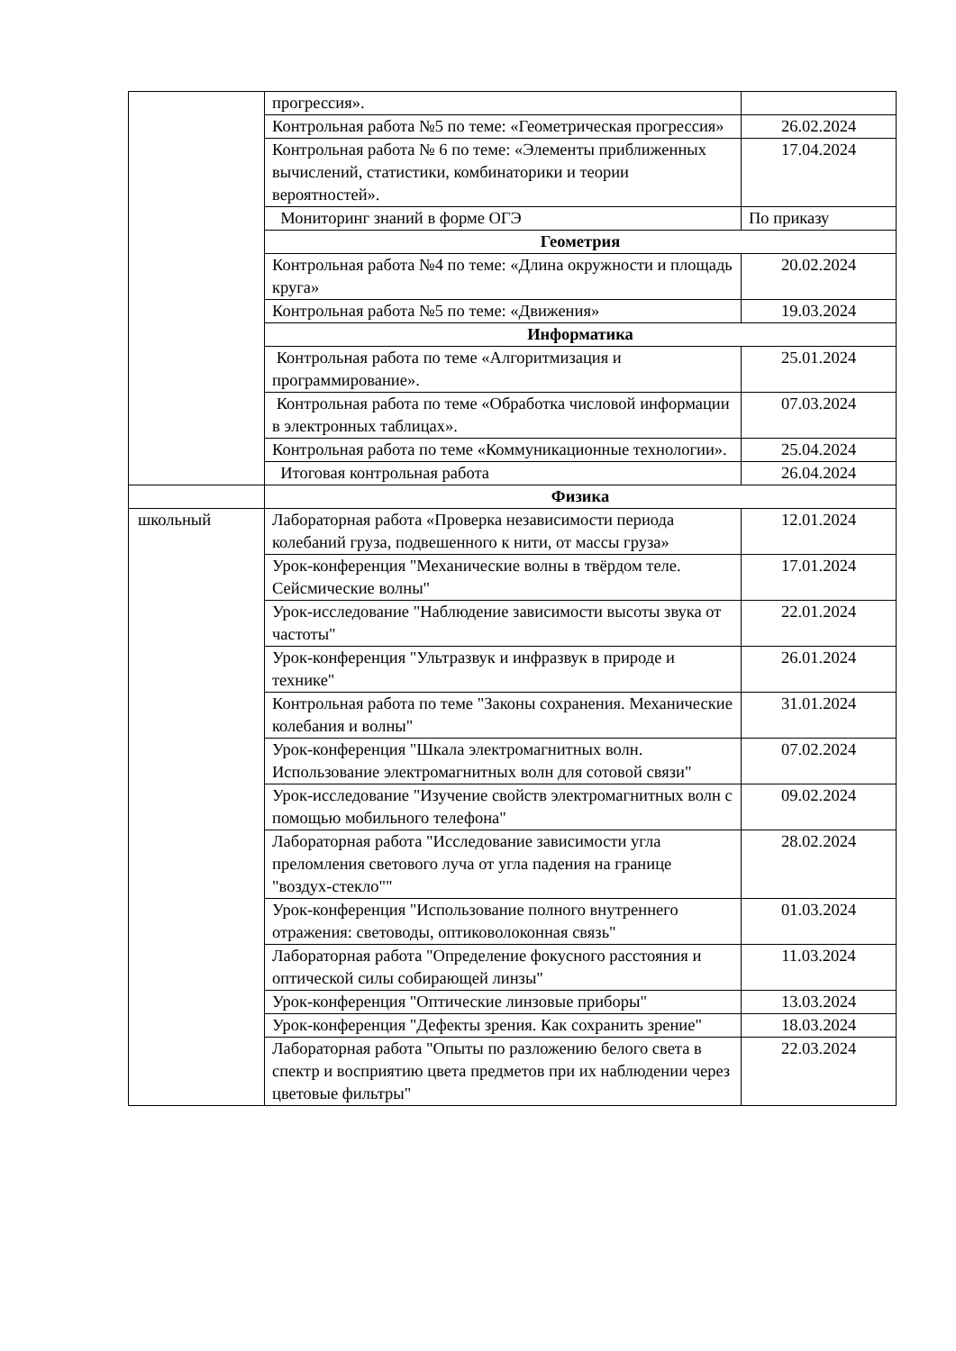| | прогрессия». | |
| | Контрольная работа №5 по теме: «Геометрическая прогрессия» | 26.02.2024 |
| | Контрольная работа № 6 по теме: «Элементы приближенных вычислений, статистики, комбинаторики и теории вероятностей». | 17.04.2024 |
| | Мониторинг знаний в форме ОГЭ | По приказу |
| | Геометрия | |
| | Контрольная работа №4 по теме: «Длина окружности и площадь круга» | 20.02.2024 |
| | Контрольная работа №5 по теме: «Движения» | 19.03.2024 |
| | Информатика | |
| | Контрольная работа по теме «Алгоритмизация и программирование». | 25.01.2024 |
| | Контрольная работа по теме «Обработка числовой информации в электронных таблицах». | 07.03.2024 |
| | Контрольная работа по теме «Коммуникационные технологии». | 25.04.2024 |
| | Итоговая контрольная работа | 26.04.2024 |
| | Физика | |
| школьный | Лабораторная работа «Проверка независимости периода колебаний груза, подвешенного к нити, от массы груза» | 12.01.2024 |
| | Урок-конференция "Механические волны в твёрдом теле. Сейсмические волны" | 17.01.2024 |
| | Урок-исследование "Наблюдение зависимости высоты звука от частоты" | 22.01.2024 |
| | Урок-конференция "Ультразвук и инфразвук в природе и технике" | 26.01.2024 |
| | Контрольная работа по теме "Законы сохранения. Механические колебания и волны" | 31.01.2024 |
| | Урок-конференция "Шкала электромагнитных волн. Использование электромагнитных волн для сотовой связи" | 07.02.2024 |
| | Урок-исследование "Изучение свойств электромагнитных волн с помощью мобильного телефона" | 09.02.2024 |
| | Лабораторная работа "Исследование зависимости угла преломления светового луча от угла падения на границе "воздух-стекло"" | 28.02.2024 |
| | Урок-конференция "Использование полного внутреннего отражения: световоды, оптиковолоконная связь" | 01.03.2024 |
| | Лабораторная работа "Определение фокусного расстояния и оптической силы собирающей линзы" | 11.03.2024 |
| | Урок-конференция "Оптические линзовые приборы" | 13.03.2024 |
| | Урок-конференция "Дефекты зрения. Как сохранить зрение" | 18.03.2024 |
| | Лабораторная работа "Опыты по разложению белого света в спектр и восприятию цвета предметов при их наблюдении через цветовые фильтры" | 22.03.2024 |